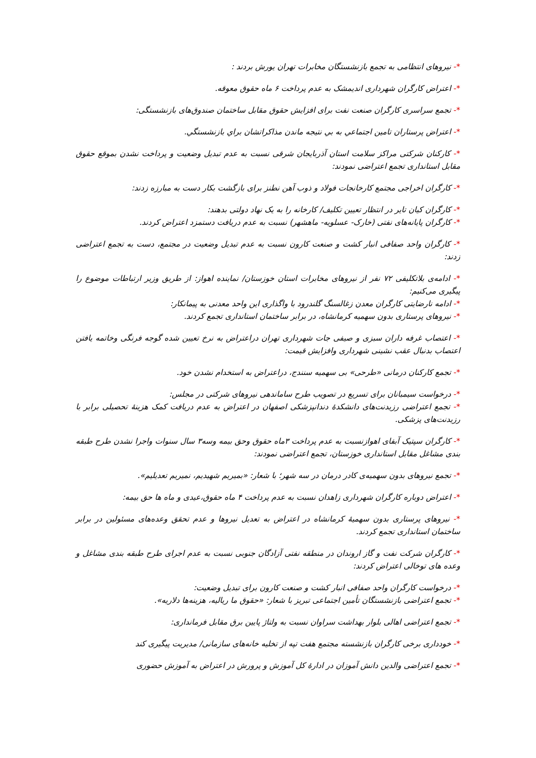*- نیروهای انتظامی به تجمع بازنشستگان مخابرات تهران یورش بردند :
*- اعتراض کارگران شهرداری اندیمشک به عدم پرداخت ۶ ماه حقوق معوقه.
*- تجمع سراسری کارگران صنعت نفت برای افزایش حقوق مقابل ساختمان صندوق‌های بازنشستگی:
*- اعتراض پرستاران تامین اجتماعي به بي نتيجه ماندن مذاكراتشان براي بازنشستگي.
*- کارکنان شرکتی مراکز سلامت استان آذربایجان شرقی نسبت به عدم تبدیل وضعیت و پرداخت نشدن بموقع حقوق مقابل استانداری تجمع اعتراضی نمودند:
*- کارگران اخراجی مجتمع کارخانجات فولاد و ذوب آهن نطنز برای بازگشت بکار دست به مبارزه زدند:
*- کارگران کیان تایر در انتظار تعیین تکلیف/ کارخانه را به یک نهاد دولتی بدهند:
*- کارگران پایانه‌های نفتی (خارک- عسلویه- ماهشهر) نسبت به عدم دریافت دستمزد اعتراض کردند.
*- کارگران واحد صفافی انبار کشت و صنعت کارون نسبت به عدم تبدیل وضعیت در مجتمع، دست به تجمع اعتراضی زدند:
*- ادامه‌ی بلاتکلیفی ۷۲ نفر از نیروهای مخابرات استان خوزستان/ نماینده اهواز: از طریق وزیر ارتباطات موضوع را پیگیری می‌کنیم:
*- ادامه نارضایتی کارگران معدن زغالسنگ گلندرود با واگذاری این واحد معدنی به پیمانکار:
*- نیروهای پرستاری بدون سهمیه کرمانشاه، در برابر ساختمان استانداری تجمع کردند.
*- اعتصاب غرفه داران سبزی و صیفی جات شهرداری تهران دراعتراض به نرخ تعیین شده گوجه فرنگی وخاتمه یافتن اعتصاب بدنبال عقب نشینی شهرداری وافزایش قیمت:
*- تجمع کارکنان درمانی «طرحی» بی سهمیه سنندج، دراعتراض به استخدام نشدن خود.
*- درخواست سیمبانان برای تسریع در تصویب طرح ساماندهی نیروهای شرکتی در مجلس:
*- تجمع اعتراضی رزیدنت‌های دانشکدهٔ دندانپزشکی اصفهان در اعتراض به عدم دریافت کمک هزینهٔ تحصیلی برابر با رزیدنت‌های پزشکی.
*- کارگران سپتیک آبفای اهوازنسبت به عدم پرداخت ۳ماه حقوق وحق بیمه وسه۳ سال سنوات واجرا نشدن طرح طبقه بندی مشاغل مقابل استانداری خوزستان، تجمع اعتراضی نمودند:
*- تجمع نیروهای بدون سهمیه‌ی کادر درمان در سه شهر؛ با شعار: «بمیریم شهیدیم، نمیریم تعدیلیم».
*- اعتراض دوباره کارگران شهرداری زاهدان نسبت به عدم پرداخت ۴ ماه حقوق،عیدی و ماه ها حق بیمه:
*- نیروهای پرستاری بدون سهمیهٔ کرمانشاه در اعتراض به تعدیل نیروها و عدم تحقق وعده‌های مسئولین در برابر ساختمان استانداری تجمع کردند.
*- کارگران شرکت نفت و گاز اروندان در منطقه نفتی آزادگان جنوبی نسبت به عدم اجرای طرح طبقه بندی مشاغل و وعده های توخالی اعتراض کردند:
*- درخواست کارگران واحد صفافی انبار کشت و صنعت کارون برای تبدیل وضعیت:
*- تجمع اعتراضی بازنشستگان تأمین اجتماعی تبریز با شعار: «حقوق ما ریالیه، هزینه‌ها دلاریه».
*- تجمع اعتراضی اهالی بلوار بهداشت سراوان نسبت به ولتاژ پایین برق مقابل فرمانداری:
*- خودداری برخی کارگران بازنشسته مجتمع هفت تپه از تخلیه خانه‌های سازمانی/ مدیریت پیگیری کند
*- تجمع اعتراضی والدین دانش آموزان در ادارهٔ کل آموزش و پرورش در اعتراض به آموزش حضوری